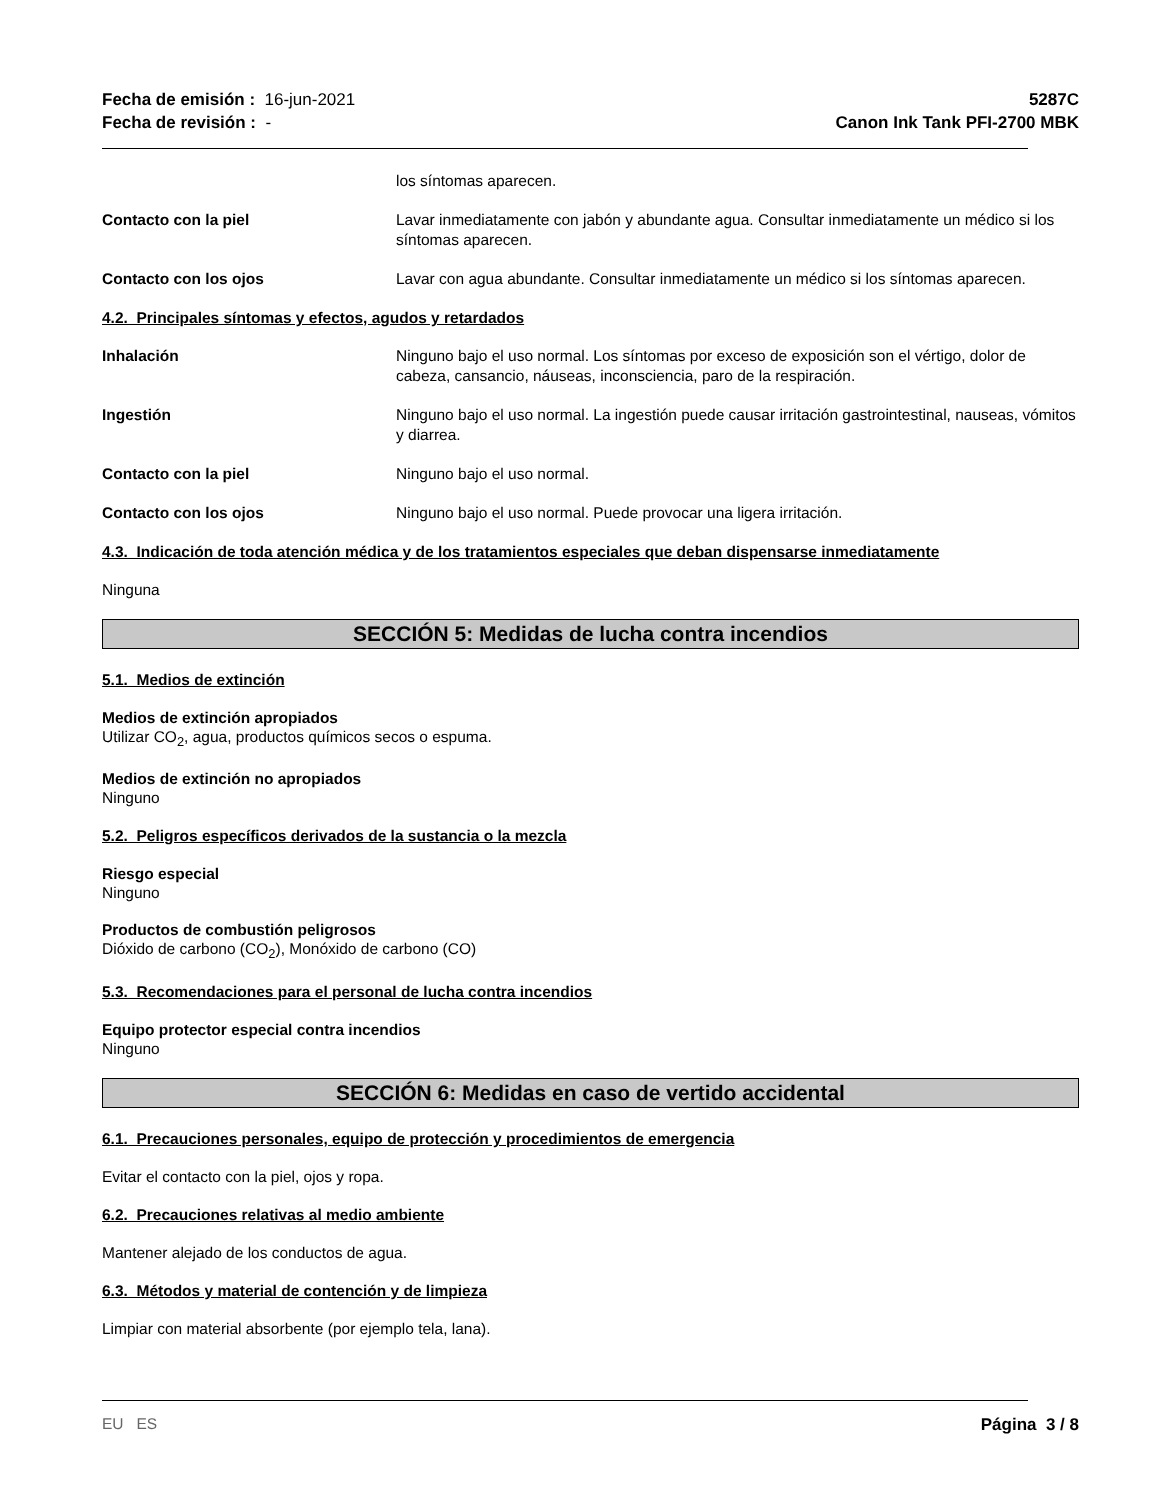Fecha de emisión : 16-jun-2021
Fecha de revisión : -
5287C
Canon Ink Tank PFI-2700 MBK
los síntomas aparecen.
Contacto con la piel Lavar inmediatamente con jabón y abundante agua. Consultar inmediatamente un médico si los síntomas aparecen.
Contacto con los ojos Lavar con agua abundante. Consultar inmediatamente un médico si los síntomas aparecen.
4.2. Principales síntomas y efectos, agudos y retardados
Inhalación Ninguno bajo el uso normal. Los síntomas por exceso de exposición son el vértigo, dolor de cabeza, cansancio, náuseas, inconsciencia, paro de la respiración.
Ingestión Ninguno bajo el uso normal. La ingestión puede causar irritación gastrointestinal, nauseas, vómitos y diarrea.
Contacto con la piel Ninguno bajo el uso normal.
Contacto con los ojos Ninguno bajo el uso normal. Puede provocar una ligera irritación.
4.3. Indicación de toda atención médica y de los tratamientos especiales que deban dispensarse inmediatamente
Ninguna
SECCIÓN 5: Medidas de lucha contra incendios
5.1. Medios de extinción
Medios de extinción apropiados
Utilizar CO<sub>2</sub>, agua, productos químicos secos o espuma.
Medios de extinción no apropiados
Ninguno
5.2. Peligros específicos derivados de la sustancia o la mezcla
Riesgo especial
Ninguno
Productos de combustión peligrosos
Dióxido de carbono (CO<sub>2</sub>), Monóxido de carbono (CO)
5.3. Recomendaciones para el personal de lucha contra incendios
Equipo protector especial contra incendios
Ninguno
SECCIÓN 6: Medidas en caso de vertido accidental
6.1. Precauciones personales, equipo de protección y procedimientos de emergencia
Evitar el contacto con la piel, ojos y ropa.
6.2. Precauciones relativas al medio ambiente
Mantener alejado de los conductos de agua.
6.3. Métodos y material de contención y de limpieza
Limpiar con material absorbente (por ejemplo tela, lana).
EU ES Página 3 / 8